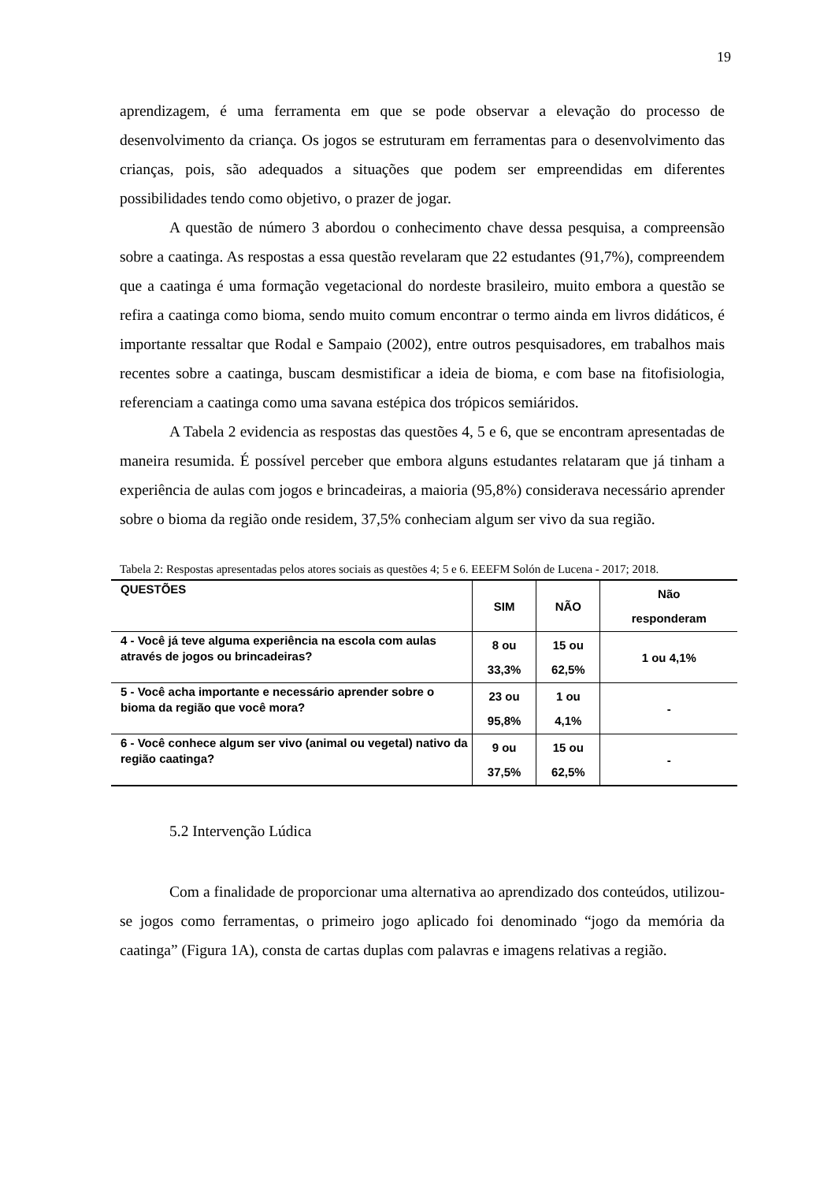19
aprendizagem, é uma ferramenta em que se pode observar a elevação do processo de desenvolvimento da criança. Os jogos se estruturam em ferramentas para o desenvolvimento das crianças, pois, são adequados a situações que podem ser empreendidas em diferentes possibilidades tendo como objetivo, o prazer de jogar.
A questão de número 3 abordou o conhecimento chave dessa pesquisa, a compreensão sobre a caatinga. As respostas a essa questão revelaram que 22 estudantes (91,7%), compreendem que a caatinga é uma formação vegetacional do nordeste brasileiro, muito embora a questão se refira a caatinga como bioma, sendo muito comum encontrar o termo ainda em livros didáticos, é importante ressaltar que Rodal e Sampaio (2002), entre outros pesquisadores, em trabalhos mais recentes sobre a caatinga, buscam desmistificar a ideia de bioma, e com base na fitofisiologia, referenciam a caatinga como uma savana estépica dos trópicos semiáridos.
A Tabela 2 evidencia as respostas das questões 4, 5 e 6, que se encontram apresentadas de maneira resumida. É possível perceber que embora alguns estudantes relataram que já tinham a experiência de aulas com jogos e brincadeiras, a maioria (95,8%) considerava necessário aprender sobre o bioma da região onde residem, 37,5% conheciam algum ser vivo da sua região.
Tabela 2: Respostas apresentadas pelos atores sociais as questões 4; 5 e 6. EEEFM Solón de Lucena - 2017; 2018.
| QUESTÕES | SIM | NÃO | Não responderam |
| --- | --- | --- | --- |
| 4 - Você já teve alguma experiência na escola com aulas através de jogos ou brincadeiras? | 8 ou 33,3% | 15 ou 62,5% | 1 ou 4,1% |
| 5 - Você acha importante e necessário aprender sobre o bioma da região que você mora? | 23 ou 95,8% | 1 ou 4,1% | - |
| 6 - Você conhece algum ser vivo (animal ou vegetal) nativo da região caatinga? | 9 ou 37,5% | 15 ou 62,5% | - |
5.2 Intervenção Lúdica
Com a finalidade de proporcionar uma alternativa ao aprendizado dos conteúdos, utilizou-se jogos como ferramentas, o primeiro jogo aplicado foi denominado “jogo da memória da caatinga” (Figura 1A), consta de cartas duplas com palavras e imagens relativas a região.